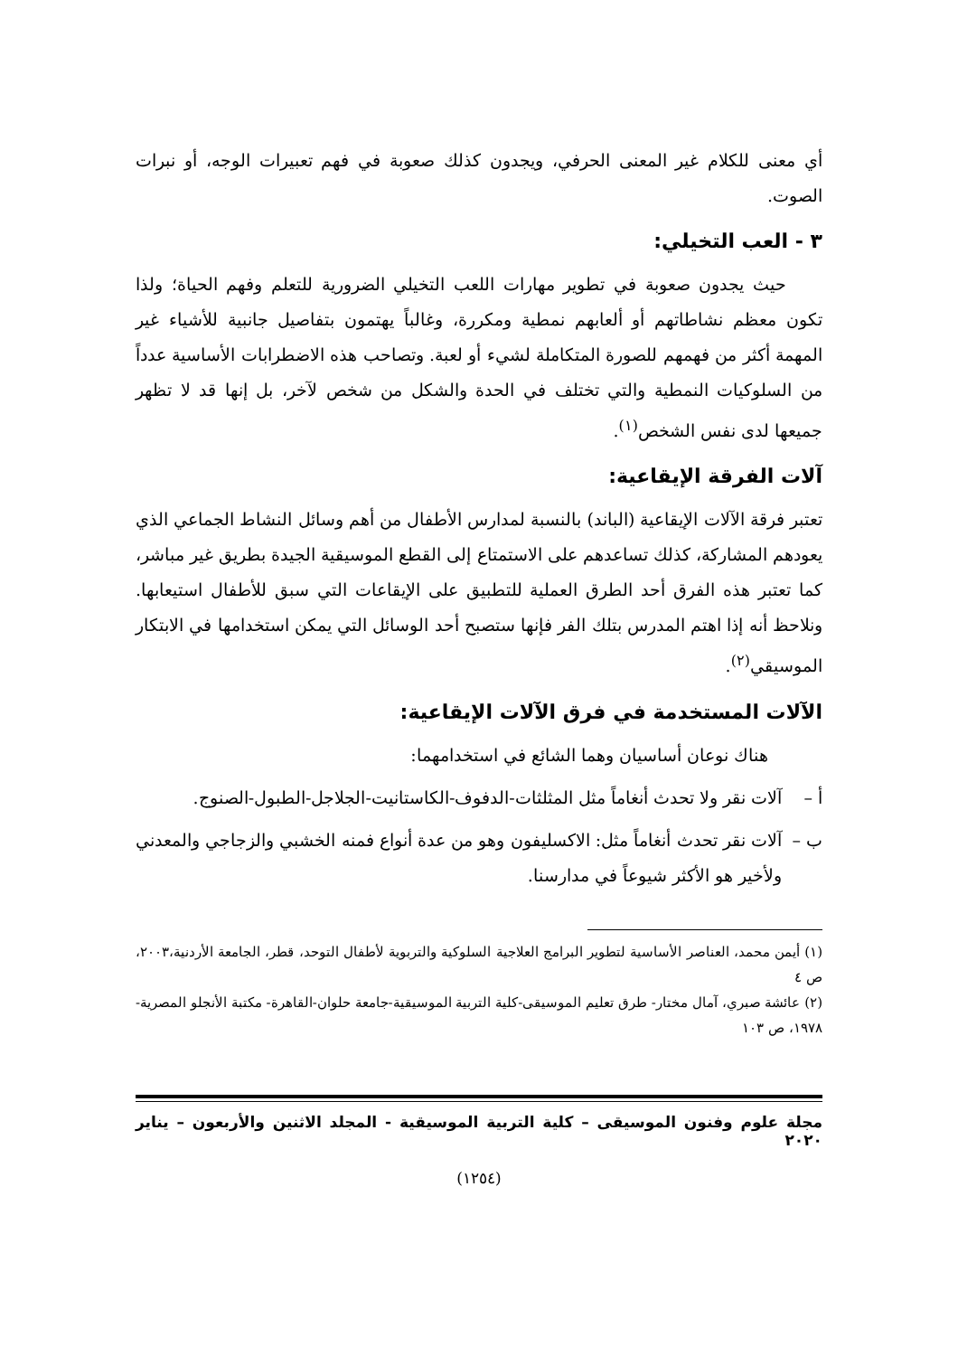أي معنى للكلام غير المعنى الحرفي، ويجدون كذلك صعوبة في فهم تعبيرات الوجه، أو نبرات الصوت.
٣ - العب التخيلي:
حيث يجدون صعوبة في تطوير مهارات اللعب التخيلي الضرورية للتعلم وفهم الحياة؛ ولذا تكون معظم نشاطاتهم أو ألعابهم نمطية ومكررة، وغالباً يهتمون بتفاصيل جانبية للأشياء غير المهمة أكثر من فهمهم للصورة المتكاملة لشيء أو لعبة. وتصاحب هذه الاضطرابات الأساسية عدداً من السلوكيات النمطية والتي تختلف في الحدة والشكل من شخص لآخر، بل إنها قد لا تظهر جميعها لدى نفس الشخص<sup>(١)</sup>.
آلات الفرقة الإيقاعية:
تعتبر فرقة الآلات الإيقاعية (الباند) بالنسبة لمدارس الأطفال من أهم وسائل النشاط الجماعي الذي يعودهم المشاركة، كذلك تساعدهم على الاستمتاع إلى القطع الموسيقية الجيدة بطريق غير مباشر، كما تعتبر هذه الفرق أحد الطرق العملية للتطبيق على الإيقاعات التي سبق للأطفال استيعابها. ونلاحظ أنه إذا اهتم المدرس بتلك الفر فإنها ستصبح أحد الوسائل التي يمكن استخدامها في الابتكار الموسيقي<sup>(٢)</sup>.
الآلات المستخدمة في فرق الآلات الإيقاعية:
هناك نوعان أساسيان وهما الشائع في استخدامهما:
أ – آلات نقر ولا تحدث أنغاماً مثل المثلثات-الدفوف-الكاستانيت-الجلاجل-الطبول-الصنوج.
ب – آلات نقر تحدث أنغاماً مثل: الاكسليفون وهو من عدة أنواع فمنه الخشبي والزجاجي والمعدني ولأخير هو الأكثر شيوعاً في مدارسنا.
(١) أيمن محمد، العناصر الأساسية لتطوير البرامج العلاجية السلوكية والتربوية لأطفال التوحد، قطر، الجامعة الأردنية،٢٠٠٣، ص ٤
(٢) عائشة صبري، آمال مختار- طرق تعليم الموسيقى-كلية التربية الموسيقية-جامعة حلوان-القاهرة- مكتبة الأنجلو المصرية- ١٩٧٨، ص ١٠٣
مجلة علوم وفنون الموسيقى – كلية التربية الموسيقية - المجلد الاثنين والأربعون – يناير ٢٠٢٠
(١٢٥٤)